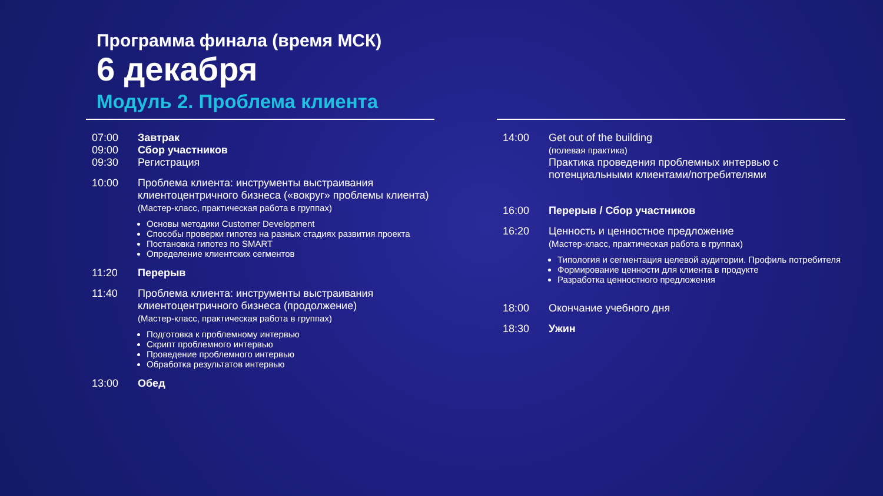Программа финала (время МСК)
6 декабря
Модуль 2. Проблема клиента
07:00
09:00
09:30
Завтрак
Сбор участников
Регистрация
10:00 Проблема клиента: инструменты выстраивания клиентоцентричного бизнеса («вокруг» проблемы клиента)
(Мастер-класс, практическая работа в группах)
Основы методики Customer Development
Способы проверки гипотез на разных стадиях развития проекта
Постановка гипотез по SMART
Определение клиентских сегментов
11:20 Перерыв
11:40 Проблема клиента: инструменты выстраивания клиентоцентричного бизнеса (продолжение)
(Мастер-класс, практическая работа в группах)
Подготовка к проблемному интервью
Скрипт проблемного интервью
Проведение проблемного интервью
Обработка результатов интервью
13:00 Обед
14:00 Get out of the building
(полевая практика)
Практика проведения проблемных интервью с потенциальными клиентами/потребителями
16:00 Перерыв / Сбор участников
16:20 Ценность и ценностное предложение
(Мастер-класс, практическая работа в группах)
Типология и сегментация целевой аудитории. Профиль потребителя
Формирование ценности для клиента в продукте
Разработка ценностного предложения
18:00 Окончание учебного дня
18:30 Ужин